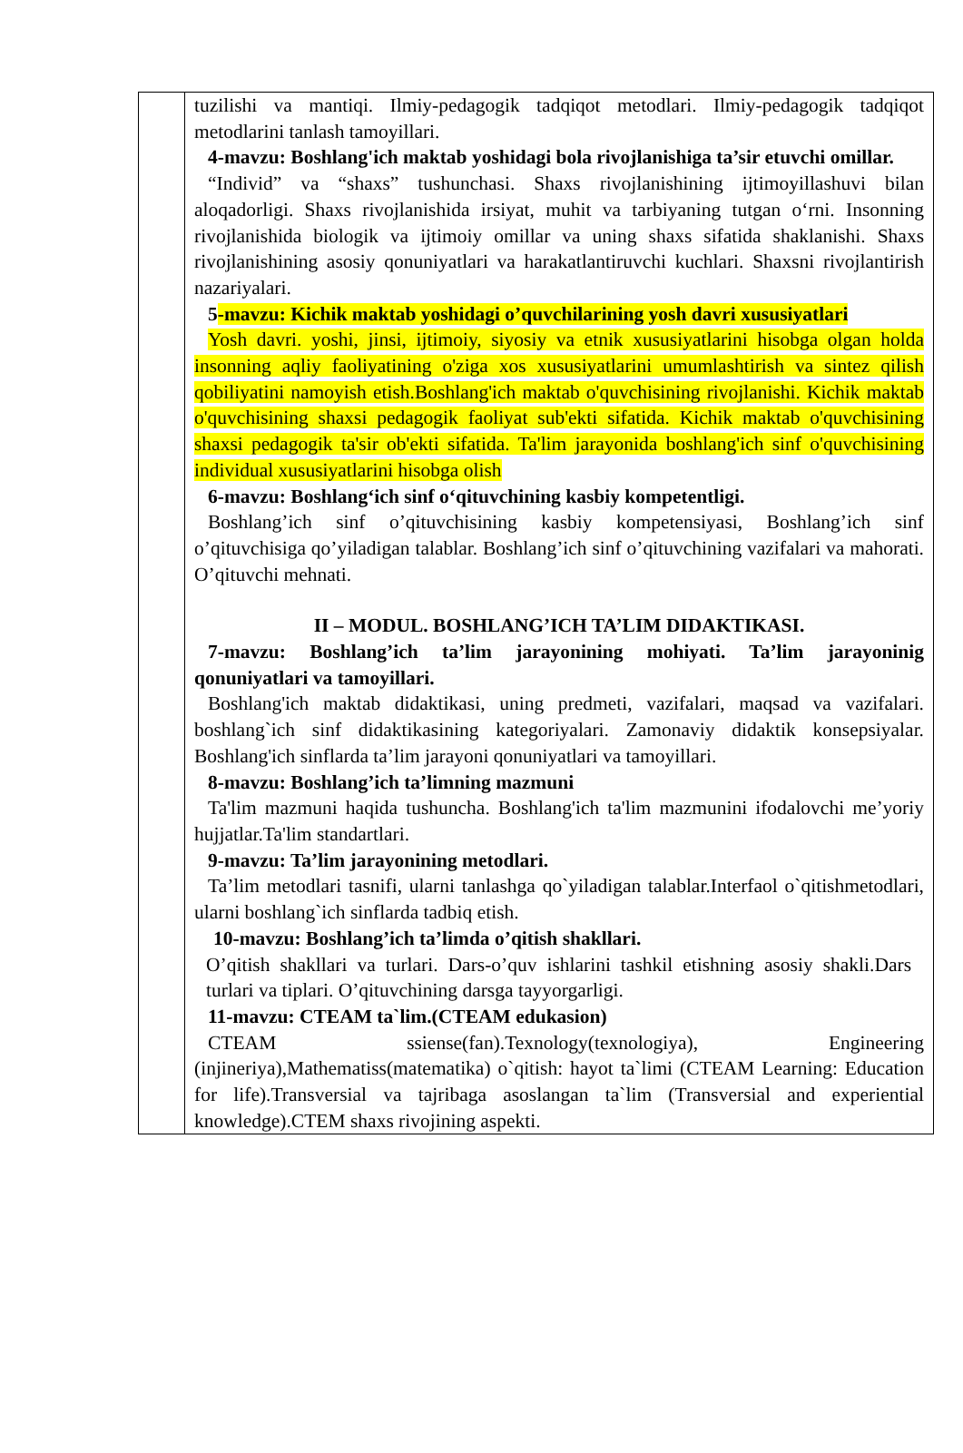| | tuzilishi va mantiqi. Ilmiy-pedagogik tadqiqot metodlari. Ilmiy-pedagogik tadqiqot metodlarini tanlash tamoyillari. 4-mavzu: Boshlang'ich maktab yoshidagi bola rivojlanishiga ta’sir etuvchi omillar. “Individ” va “shaxs” tushunchasi. Shaxs rivojlanishining ijtimoyillashuvi bilan aloqadorligi. Shaxs rivojlanishida irsiyat, muhit va tarbiyaning tutgan o‘rni. Insonning rivojlanishida biologik va ijtimoiy omillar va uning shaxs sifatida shaklanishi. Shaxs rivojlanishining asosiy qonuniyatlari va harakatlantiruvchi kuchlari. Shaxsni rivojlantirish nazariyalari. 5 -mavzu: Kichik maktab yoshidagi o’quvchilarining yosh davri xususiyatlari Yosh davri. yoshi, jinsi, ijtimoiy, siyosiy va etnik xususiyatlarini hisobga olgan holda insonning aqliy faoliyatining o'ziga xos xususiyatlarini umumlashtirish va sintez qilish qobiliyatini namoyish etish.Boshlang'ich maktab o'quvchisining rivojlanishi. Kichik maktab o'quvchisining shaxsi pedagogik faoliyat sub'ekti sifatida. Kichik maktab o'quvchisining shaxsi pedagogik ta'sir ob'ekti sifatida. Ta'lim jarayonida boshlang'ich sinf o'quvchisining individual xususiyatlarini hisobga olish 6-mavzu: Boshlang‘ich sinf o‘qituvchining kasbiy kompetentligi. Boshlang’ich sinf o’qituvchisining kasbiy kompetensiyasi, Boshlang’ich sinf o’qituvchisiga qo’yiladigan talablar. Boshlang’ich sinf o’qituvchining vazifalari va mahorati. O’qituvchi mehnati. II – MODUL. BOSHLANG’ICH TA’LIM DIDAKTIKASI. 7-mavzu: Boshlang’ich ta’lim jarayonining mohiyati. Ta’lim jarayoninig qonuniyatlari va tamoyillari. Boshlang'ich maktab didaktikasi, uning predmeti, vazifalari, maqsad va vazifalari. boshlang`ich sinf didaktikasining kategoriyalari. Zamonaviy didaktik konsepsiyalar. Boshlang'ich sinflarda ta’lim jarayoni qonuniyatlari va tamoyillari. 8-mavzu: Boshlang’ich ta’limning mazmuni Ta'lim mazmuni haqida tushuncha. Boshlang'ich ta'lim mazmunini ifodalovchi me’yoriy hujjatlar.Ta'lim standartlari. 9-mavzu: Ta’lim jarayonining metodlari. Ta’lim metodlari tasnifi, ularni tanlashga qo`yiladigan talablar.Interfaol o`qitishmetodlari, ularni boshlang`ich sinflarda tadbiq etish. 10-mavzu: Boshlang’ich ta’limda o’qitish shakllari. O’qitish shakllari va turlari. Dars-o’quv ishlarini tashkil etishning asosiy shakli.Dars turlari va tiplari. O’qituvchining darsga tayyorgarligi. 11-mavzu: CTEAM ta`lim.(CTEAM edukasion) CTEAM ssiense(fan).Texnology(texnologiya), Engineering (injineriya),Mathematiss(matematika) o`qitish: hayot ta`limi (CTEAM Learning: Education for life).Transversial va tajribaga asoslangan ta`lim (Transversial and experiential knowledge).CTEM shaxs rivojining aspekti. |